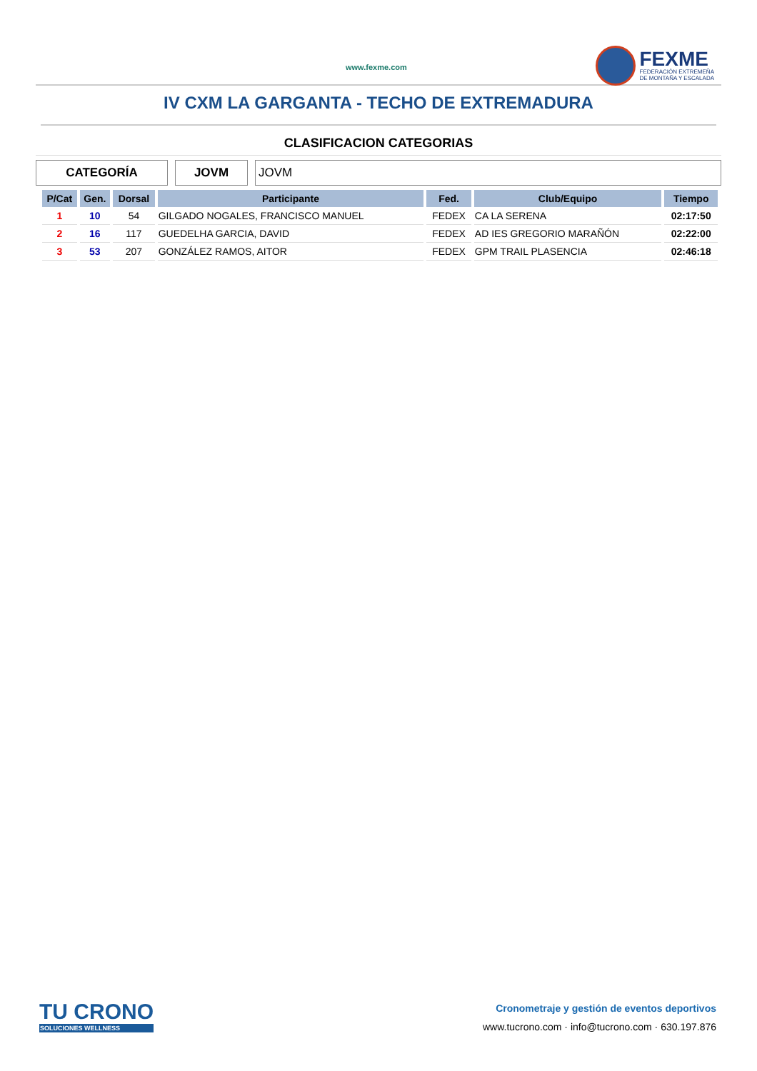www.fexme.com
FEXME
FEDERACIÓN EXTREMEÑA
DE MONTAÑA Y ESCALADA
IV CXM LA GARGANTA - TECHO DE EXTREMADURA
CLASIFICACION CATEGORIAS
CATEGORÍA JOVM JOVM
| P/Cat | Gen. | Dorsal | Participante | Fed. | Club/Equipo | Tiempo |
| --- | --- | --- | --- | --- | --- | --- |
| 1 | 10 | 54 | GILGADO NOGALES, FRANCISCO MANUEL | FEDEX | CA LA SERENA | 02:17:50 |
| 2 | 16 | 117 | GUEDELHA GARCIA, DAVID | FEDEX | AD IES GREGORIO MARAÑÓN | 02:22:00 |
| 3 | 53 | 207 | GONZÁLEZ RAMOS, AITOR | FEDEX | GPM TRAIL PLASENCIA | 02:46:18 |
TU CRONO
SOLUCIONES WELLNESS
Cronometraje y gestión de eventos deportivos
www.tucrono.com · info@tucrono.com · 630.197.876